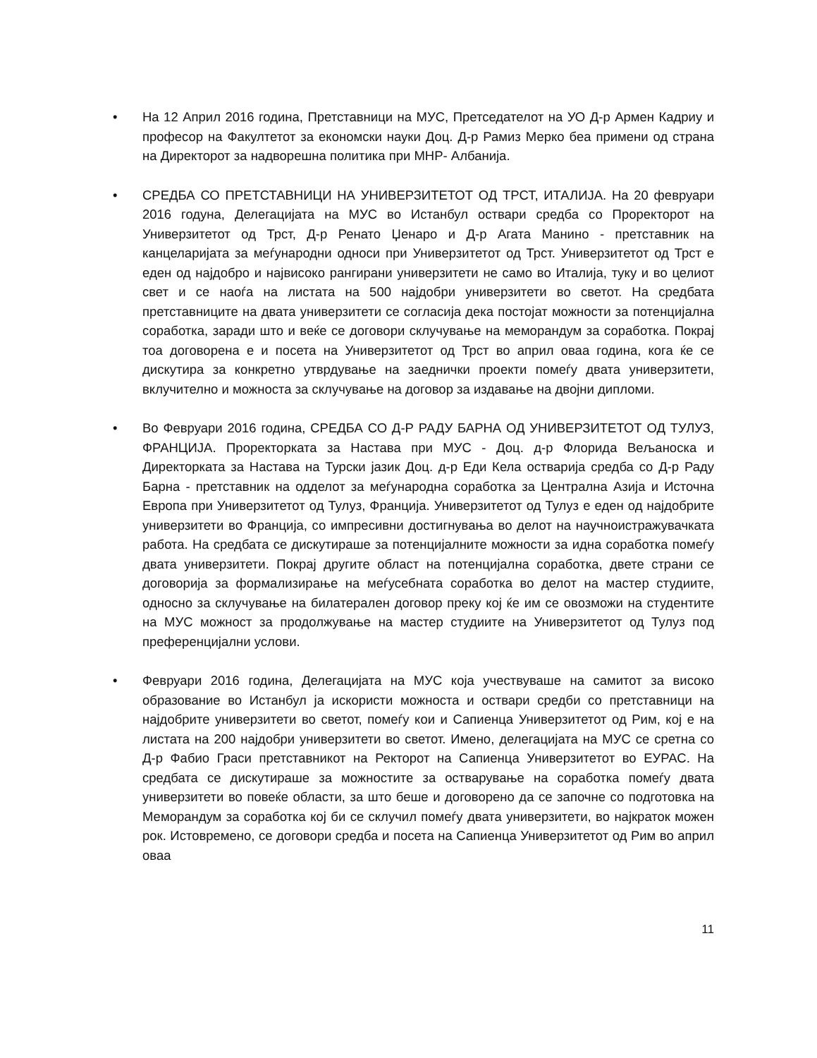• На 12 Април 2016 година, Претставници на МУС, Претседателот на УО Д-р Армен Кадриу и професор на Факултетот за економски науки Доц. Д-р Рамиз Мерко беа примени од страна на Директорот за надворешна политика при МНР- Албанија.
• СРЕДБА СО ПРЕТСТАВНИЦИ НА УНИВЕРЗИТЕТОТ ОД ТРСТ, ИТАЛИЈА. На 20 февруари 2016 годуна, Делегацијата на МУС во Истанбул оствари средба со Проректорот на Универзитетот од Трст, Д-р Ренато Џенаро и Д-р Агата Манино - претставник на канцеларијата за меѓународни односи при Универзитетот од Трст. Универзитетот од Трст е еден од најдобро и највисоко рангирани универзитети не само во Италија, туку и во целиот свет и се наоѓа на листата на 500 најдобри универзитети во светот. На средбата претставниците на двата универзитети се согласија дека постојат можности за потенцијална соработка, заради што и веќе се договори склучување на меморандум за соработка. Покрај тоа договорена е и посета на Универзитетот од Трст во април оваа година, кога ќе се дискутира за конкретно утврдување на заеднички проекти помеѓу двата универзитети, вклучително и можноста за склучување на договор за издавање на двојни дипломи.
• Во Февруари 2016 година, СРЕДБА СО Д-Р РАДУ БАРНА ОД УНИВЕРЗИТЕТОТ ОД ТУЛУЗ, ФРАНЦИЈА. Проректорката за Настава при МУС - Доц. д-р Флорида Вељаноска и Директорката за Настава на Турски јазик Доц. д-р Еди Кела остварија средба со Д-р Раду Барна - претставник на одделот за меѓународна соработка за Централна Азија и Источна Европа при Универзитетот од Тулуз, Франција. Универзитетот од Тулуз е еден од најдобрите универзитети во Франција, со импресивни достигнувања во делот на научноистражувачката работа. На средбата се дискутираше за потенцијалните можности за идна соработка помеѓу двата универзитети. Покрај другите област на потенцијална соработка, двете страни се договорија за формализирање на меѓусебната соработка во делот на мастер студиите, односно за склучување на билатерален договор преку кој ќе им се овозможи на студентите на МУС можност за продолжување на мастер студиите на Универзитетот од Тулуз под преференцијални услови.
• Февруари 2016 година, Делегацијата на МУС која учествуваше на самитот за високо образование во Истанбул ја искористи можноста и оствари средби со претставници на најдобрите универзитети во светот, помеѓу кои и Сапиенца Универзитетот од Рим, кој е на листата на 200 најдобри универзитети во светот. Имено, делегацијата на МУС се сретна со Д-р Фабио Граси претставникот на Ректорот на Сапиенца Универзитетот во ЕУРАС. На средбата се дискутираше за можностите за остварување на соработка помеѓу двата универзитети во повеќе области, за што беше и договорено да се започне со подготовка на Меморандум за соработка кој би се склучил помеѓу двата универзитети, во најкраток можен рок. Истовремено, се договори средба и посета на Сапиенца Универзитетот од Рим во април оваа
11